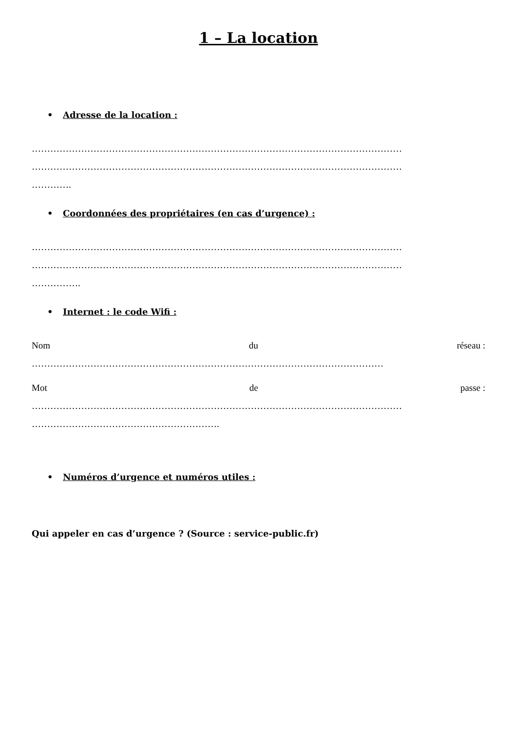1 – La location
• Adresse de la location :
…………………………………………………………………………………………………………
…………………………………………………………………………………………………………
………….
• Coordonnées des propriétaires (en cas d’urgence) :
…………………………………………………………………………………………………………
…………………………………………………………………………………………………………
…………….
• Internet : le code Wifi :
Nom du réseau :
……………………………………………………………………………………………………
Mot de passe :
…………………………………………………………………………………………………………
…………………………………………………….
• Numéros d’urgence et numéros utiles :
Qui appeler en cas d’urgence ? (Source : service-public.fr)